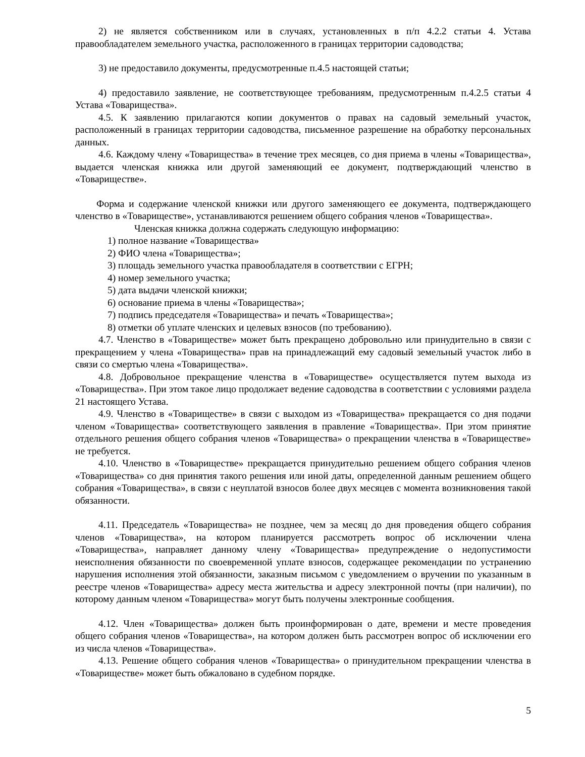2) не является собственником или в случаях, установленных в п/п 4.2.2 статьи 4. Устава правообладателем земельного участка, расположенного в границах территории садоводства;
3) не предоставило документы, предусмотренные п.4.5 настоящей статьи;
4) предоставило заявление, не соответствующее требованиям, предусмотренным п.4.2.5 статьи 4 Устава «Товарищества».
4.5. К заявлению прилагаются копии документов о правах на садовый земельный участок, расположенный в границах территории садоводства, письменное разрешение на обработку персональных данных.
4.6. Каждому члену «Товарищества» в течение трех месяцев, со дня приема в члены «Товарищества», выдается членская книжка или другой заменяющий ее документ, подтверждающий членство в «Товариществе».
Форма и содержание членской книжки или другого заменяющего ее документа, подтверждающего членство в «Товариществе», устанавливаются решением общего собрания членов «Товарищества».
Членская книжка должна содержать следующую информацию:
1) полное название «Товарищества»
2) ФИО члена «Товарищества»;
3) площадь земельного участка правообладателя в соответствии с ЕГРН;
4) номер земельного участка;
5) дата выдачи членской книжки;
6) основание приема в члены «Товарищества»;
7) подпись председателя «Товарищества» и печать «Товарищества»;
8) отметки об уплате членских и целевых взносов (по требованию).
4.7. Членство в «Товариществе» может быть прекращено добровольно или принудительно в связи с прекращением у члена «Товарищества» прав на принадлежащий ему садовый земельный участок либо в связи со смертью члена «Товарищества».
4.8. Добровольное прекращение членства в «Товариществе» осуществляется путем выхода из «Товарищества». При этом такое лицо продолжает ведение садоводства в соответствии с условиями раздела 21 настоящего Устава.
4.9. Членство в «Товариществе» в связи с выходом из «Товарищества» прекращается со дня подачи членом «Товарищества» соответствующего заявления в правление «Товарищества». При этом принятие отдельного решения общего собрания членов «Товарищества» о прекращении членства в «Товариществе» не требуется.
4.10. Членство в «Товариществе» прекращается принудительно решением общего собрания членов «Товарищества» со дня принятия такого решения или иной даты, определенной данным решением общего собрания «Товарищества», в связи с неуплатой взносов более двух месяцев с момента возникновения такой обязанности.
4.11. Председатель «Товарищества» не позднее, чем за месяц до дня проведения общего собрания членов «Товарищества», на котором планируется рассмотреть вопрос об исключении члена «Товарищества», направляет данному члену «Товарищества» предупреждение о недопустимости неисполнения обязанности по своевременной уплате взносов, содержащее рекомендации по устранению нарушения исполнения этой обязанности, заказным письмом с уведомлением о вручении по указанным в реестре членов «Товарищества» адресу места жительства и адресу электронной почты (при наличии), по которому данным членом «Товарищества» могут быть получены электронные сообщения.
4.12. Член «Товарищества» должен быть проинформирован о дате, времени и месте проведения общего собрания членов «Товарищества», на котором должен быть рассмотрен вопрос об исключении его из числа членов «Товарищества».
4.13. Решение общего собрания членов «Товарищества» о принудительном прекращении членства в «Товариществе» может быть обжаловано в судебном порядке.
5